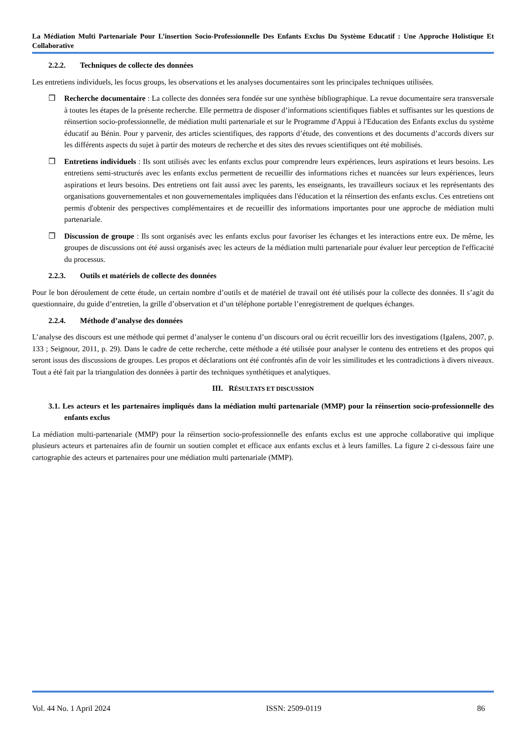La Médiation Multi Partenariale Pour L’insertion Socio-Professionnelle Des Enfants Exclus Du Système Educatif : Une Approche Holistique Et Collaborative
2.2.2. Techniques de collecte des données
Les entretiens individuels, les focus groups, les observations et les analyses documentaires sont les principales techniques utilisées.
❒ Recherche documentaire : La collecte des données sera fondée sur une synthèse bibliographique. La revue documentaire sera transversale à toutes les étapes de la présente recherche. Elle permettra de disposer d’informations scientifiques fiables et suffisantes sur les questions de réinsertion socio-professionnelle, de médiation multi partenariale et sur le Programme d'Appui à l'Education des Enfants exclus du système éducatif au Bénin. Pour y parvenir, des articles scientifiques, des rapports d’étude, des conventions et des documents d’accords divers sur les différents aspects du sujet à partir des moteurs de recherche et des sites des revues scientifiques ont été mobilisés.
❒ Entretiens individuels : Ils sont utilisés avec les enfants exclus pour comprendre leurs expériences, leurs aspirations et leurs besoins. Les entretiens semi-structurés avec les enfants exclus permettent de recueillir des informations riches et nuancées sur leurs expériences, leurs aspirations et leurs besoins. Des entretiens ont fait aussi avec les parents, les enseignants, les travailleurs sociaux et les représentants des organisations gouvernementales et non gouvernementales impliquées dans l'éducation et la réinsertion des enfants exclus. Ces entretiens ont permis d'obtenir des perspectives complémentaires et de recueillir des informations importantes pour une approche de médiation multi partenariale.
❒ Discussion de groupe : Ils sont organisés avec les enfants exclus pour favoriser les échanges et les interactions entre eux. De même, les groupes de discussions ont été aussi organisés avec les acteurs de la médiation multi partenariale pour évaluer leur perception de l'efficacité du processus.
2.2.3. Outils et matériels de collecte des données
Pour le bon déroulement de cette étude, un certain nombre d’outils et de matériel de travail ont été utilisés pour la collecte des données. Il s’agit du questionnaire, du guide d’entretien, la grille d’observation et d’un téléphone portable l’enregistrement de quelques échanges.
2.2.4. Méthode d’analyse des données
L’analyse des discours est une méthode qui permet d’analyser le contenu d’un discours oral ou écrit recueillir lors des investigations (Igalens, 2007, p. 133 ; Seignour, 2011, p. 29). Dans le cadre de cette recherche, cette méthode a été utilisée pour analyser le contenu des entretiens et des propos qui seront issus des discussions de groupes. Les propos et déclarations ont été confrontés afin de voir les similitudes et les contradictions à divers niveaux. Tout a été fait par la triangulation des données à partir des techniques synthétiques et analytiques.
III. RÉSULTATS ET DISCUSSION
3.1. Les acteurs et les partenaires impliqués dans la médiation multi partenariale (MMP) pour la réinsertion socio-professionnelle des enfants exclus
La médiation multi-partenariale (MMP) pour la réinsertion socio-professionnelle des enfants exclus est une approche collaborative qui implique plusieurs acteurs et partenaires afin de fournir un soutien complet et efficace aux enfants exclus et à leurs familles. La figure 2 ci-dessous faire une cartographie des acteurs et partenaires pour une médiation multi partenariale (MMP).
Vol. 44 No. 1 April 2024 ISSN: 2509-0119 86